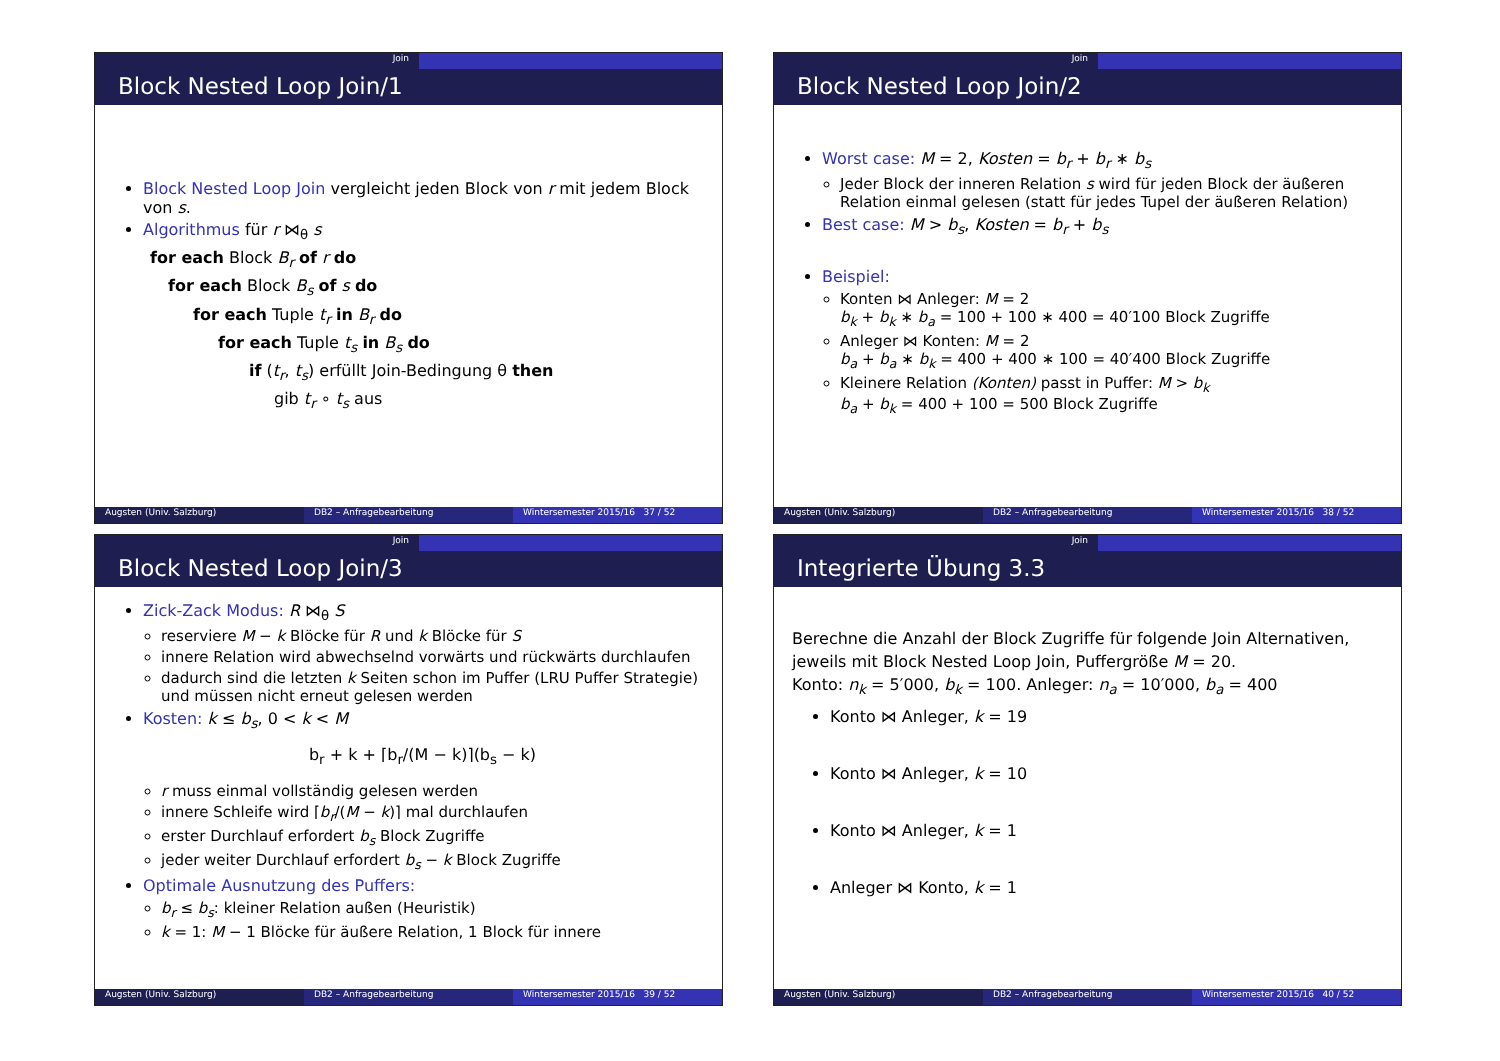Join
Block Nested Loop Join/1
Block Nested Loop Join vergleicht jeden Block von r mit jedem Block von s.
Algorithmus für r ⋈<sub>θ</sub> s
for each Block B<sub>r</sub> of r do
for each Block B<sub>s</sub> of s do
for each Tuple t<sub>r</sub> in B<sub>r</sub> do
for each Tuple t<sub>s</sub> in B<sub>s</sub> do
if (t<sub>r</sub>, t<sub>s</sub>) erfüllt Join-Bedingung θ then
gib t<sub>r</sub> ∘ t<sub>s</sub> aus
Augsten (Univ. Salzburg) DB2 – Anfragebearbeitung Wintersemester 2015/16 37 / 52
Join
Block Nested Loop Join/2
Worst case: M = 2, Kosten = b<sub>r</sub> + b<sub>r</sub> ∗ b<sub>s</sub>
Jeder Block der inneren Relation s wird für jeden Block der äußeren Relation einmal gelesen (statt für jedes Tupel der äußeren Relation)
Best case: M > b<sub>s</sub>, Kosten = b<sub>r</sub> + b<sub>s</sub>
Beispiel:
Konten ⋈ Anleger: M = 2
b<sub>k</sub> + b<sub>k</sub> ∗ b<sub>a</sub> = 100 + 100 ∗ 400 = 40′100 Block Zugriffe
Anleger ⋈ Konten: M = 2
b<sub>a</sub> + b<sub>a</sub> ∗ b<sub>k</sub> = 400 + 400 ∗ 100 = 40′400 Block Zugriffe
Kleinere Relation (Konten) passt in Puffer: M > b<sub>k</sub>
b<sub>a</sub> + b<sub>k</sub> = 400 + 100 = 500 Block Zugriffe
Augsten (Univ. Salzburg) DB2 – Anfragebearbeitung Wintersemester 2015/16 38 / 52
Join
Block Nested Loop Join/3
Zick-Zack Modus: R ⋈<sub>θ</sub> S
reserviere M − k Blöcke für R und k Blöcke für S
innere Relation wird abwechselnd vorwärts und rückwärts durchlaufen
dadurch sind die letzten k Seiten schon im Puffer (LRU Puffer Strategie) und müssen nicht erneut gelesen werden
Kosten: k ≤ b<sub>s</sub>, 0 < k < M
b<sub>r</sub> + k + ⌈b<sub>r</sub>/(M − k)⌉(b<sub>s</sub> − k)
r muss einmal vollständig gelesen werden
innere Schleife wird ⌈b<sub>r</sub>/(M − k)⌉ mal durchlaufen
erster Durchlauf erfordert b<sub>s</sub> Block Zugriffe
jeder weiter Durchlauf erfordert b<sub>s</sub> − k Block Zugriffe
Optimale Ausnutzung des Puffers:
b<sub>r</sub> ≤ b<sub>s</sub>: kleiner Relation außen (Heuristik)
k = 1: M − 1 Blöcke für äußere Relation, 1 Block für innere
Augsten (Univ. Salzburg) DB2 – Anfragebearbeitung Wintersemester 2015/16 39 / 52
Join
Integrierte Übung 3.3
Berechne die Anzahl der Block Zugriffe für folgende Join Alternativen, jeweils mit Block Nested Loop Join, Puffergröße M = 20.
Konto: n<sub>k</sub> = 5′000, b<sub>k</sub> = 100. Anleger: n<sub>a</sub> = 10′000, b<sub>a</sub> = 400
Konto ⋈ Anleger, k = 19
Konto ⋈ Anleger, k = 10
Konto ⋈ Anleger, k = 1
Anleger ⋈ Konto, k = 1
Augsten (Univ. Salzburg) DB2 – Anfragebearbeitung Wintersemester 2015/16 40 / 52